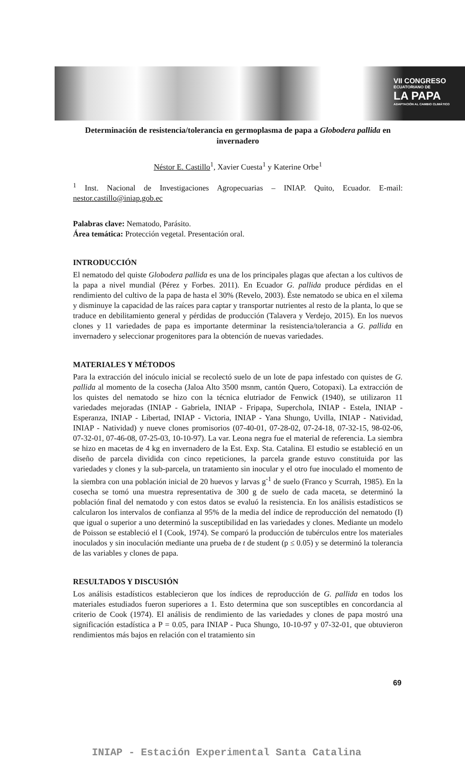VII CONGRESO
ECUATORIANO DE
LA PAPA
ADAPTACIÓN AL CAMBIO CLIMÁTICO
Determinación de resistencia/tolerancia en germoplasma de papa a Globodera pallida en invernadero
Néstor E. Castillo<sup>1</sup>, Xavier Cuesta<sup>1</sup> y Katerine Orbe<sup>1</sup>
<sup>1</sup> Inst. Nacional de Investigaciones Agropecuarias – INIAP. Quito, Ecuador. E-mail: nestor.castillo@iniap.gob.ec
Palabras clave: Nematodo, Parásito.
Área temática: Protección vegetal. Presentación oral.
INTRODUCCIÓN
El nematodo del quiste Globodera pallida es una de los principales plagas que afectan a los cultivos de la papa a nivel mundial (Pérez y Forbes. 2011). En Ecuador G. pallida produce pérdidas en el rendimiento del cultivo de la papa de hasta el 30% (Revelo, 2003). Éste nematodo se ubica en el xilema y disminuye la capacidad de las raíces para captar y transportar nutrientes al resto de la planta, lo que se traduce en debilitamiento general y pérdidas de producción (Talavera y Verdejo, 2015). En los nuevos clones y 11 variedades de papa es importante determinar la resistencia/tolerancia a G. pallida en invernadero y seleccionar progenitores para la obtención de nuevas variedades.
MATERIALES Y MÉTODOS
Para la extracción del inóculo inicial se recolectó suelo de un lote de papa infestado con quistes de G. pallida al momento de la cosecha (Jaloa Alto 3500 msnm, cantón Quero, Cotopaxi). La extracción de los quistes del nematodo se hizo con la técnica elutriador de Fenwick (1940), se utilizaron 11 variedades mejoradas (INIAP - Gabriela, INIAP - Fripapa, Superchola, INIAP - Estela, INIAP - Esperanza, INIAP - Libertad, INIAP - Victoria, INIAP - Yana Shungo, Uvilla, INIAP - Natividad, INIAP - Natividad) y nueve clones promisorios (07-40-01, 07-28-02, 07-24-18, 07-32-15, 98-02-06, 07-32-01, 07-46-08, 07-25-03, 10-10-97). La var. Leona negra fue el material de referencia. La siembra se hizo en macetas de 4 kg en invernadero de la Est. Exp. Sta. Catalina. El estudio se estableció en un diseño de parcela dividida con cinco repeticiones, la parcela grande estuvo constituida por las variedades y clones y la sub-parcela, un tratamiento sin inocular y el otro fue inoculado el momento de la siembra con una población inicial de 20 huevos y larvas g<sup>-1</sup> de suelo (Franco y Scurrah, 1985). En la cosecha se tomó una muestra representativa de 300 g de suelo de cada maceta, se determinó la población final del nematodo y con estos datos se evaluó la resistencia. En los análisis estadísticos se calcularon los intervalos de confianza al 95% de la media del índice de reproducción del nematodo (I) que igual o superior a uno determinó la susceptibilidad en las variedades y clones. Mediante un modelo de Poisson se estableció el I (Cook, 1974). Se comparó la producción de tubérculos entre los materiales inoculados y sin inoculación mediante una prueba de t de student (p ≤ 0.05) y se determinó la tolerancia de las variables y clones de papa.
RESULTADOS Y DISCUSIÓN
Los análisis estadísticos establecieron que los índices de reproducción de G. pallida en todos los materiales estudiados fueron superiores a 1. Esto determina que son susceptibles en concordancia al criterio de Cook (1974). El análisis de rendimiento de las variedades y clones de papa mostró una significación estadística a P = 0.05, para INIAP - Puca Shungo, 10-10-97 y 07-32-01, que obtuvieron rendimientos más bajos en relación con el tratamiento sin
69
INIAP - Estación Experimental Santa Catalina